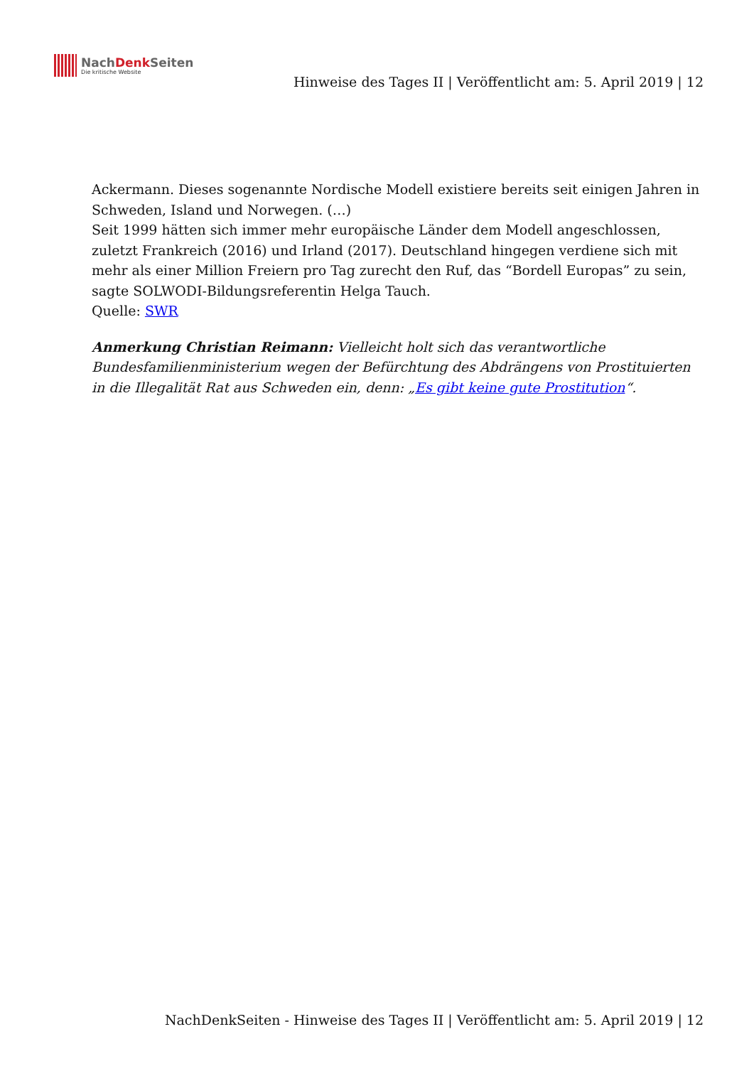NachDenk Seiten
Die kritische Website
Hinweise des Tages II | Veröffentlicht am: 5. April 2019 | 12
Ackermann. Dieses sogenannte Nordische Modell existiere bereits seit einigen Jahren in Schweden, Island und Norwegen. (…)
Seit 1999 hätten sich immer mehr europäische Länder dem Modell angeschlossen, zuletzt Frankreich (2016) und Irland (2017). Deutschland hingegen verdiene sich mit mehr als einer Million Freiern pro Tag zurecht den Ruf, das “Bordell Europas” zu sein, sagte SOLWODI-Bildungsreferentin Helga Tauch.
Quelle: SWR
Anmerkung Christian Reimann: Vielleicht holt sich das verantwortliche Bundesfamilienministerium wegen der Befürchtung des Abdrängens von Prostituierten in die Illegalität Rat aus Schweden ein, denn: „Es gibt keine gute Prostitution“.
NachDenkSeiten - Hinweise des Tages II | Veröffentlicht am: 5. April 2019 | 12